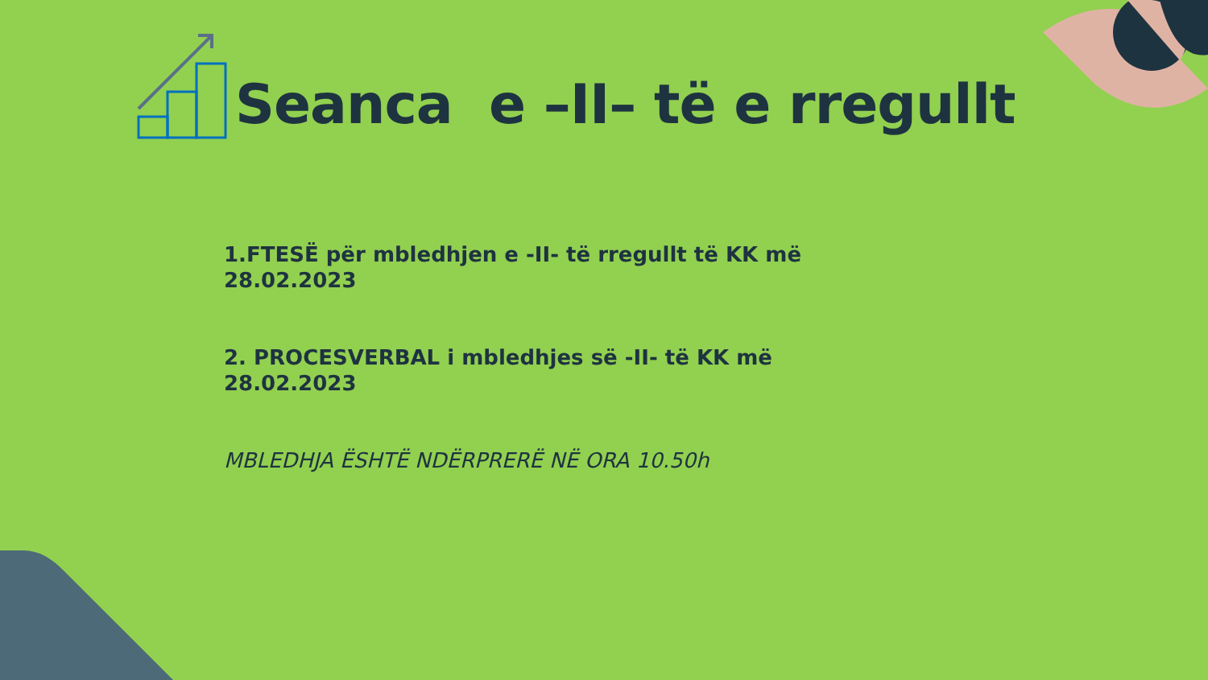Seanca e –II– të e rregullt
1.FTESË për mbledhjen e -II- të rregullt të KK më 28.02.2023
2. PROCESVERBAL i mbledhjes së -II- të KK më 28.02.2023
MBLEDHJA ËSHTË NDËRPRERË NË ORA 10.50h